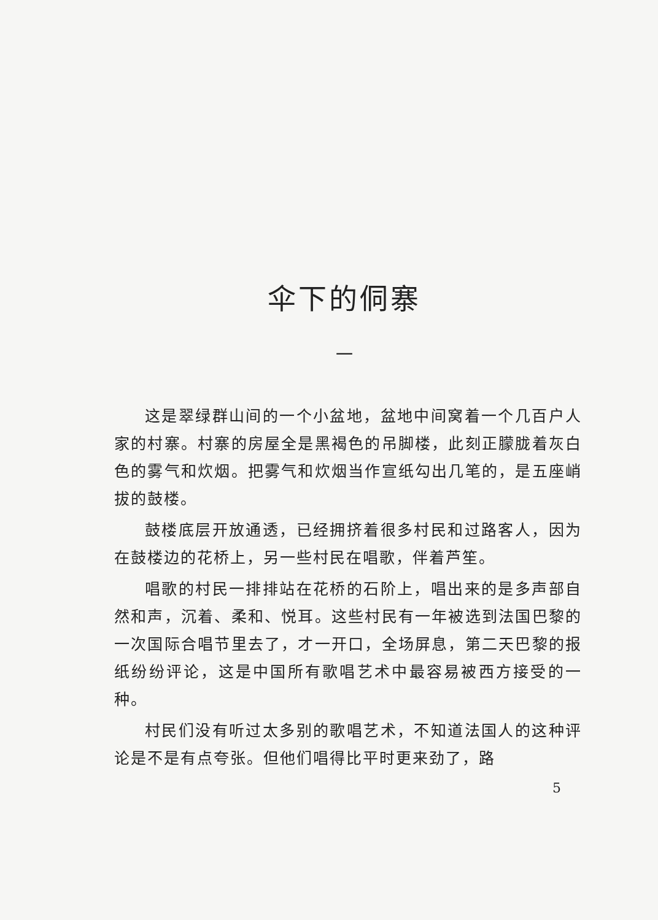伞下的侗寨
一
这是翠绿群山间的一个小盆地，盆地中间窝着一个几百户人家的村寨。村寨的房屋全是黑褐色的吊脚楼，此刻正朦胧着灰白色的雾气和炊烟。把雾气和炊烟当作宣纸勾出几笔的，是五座峭拔的鼓楼。
鼓楼底层开放通透，已经拥挤着很多村民和过路客人，因为在鼓楼边的花桥上，另一些村民在唱歌，伴着芦笙。
唱歌的村民一排排站在花桥的石阶上，唱出来的是多声部自然和声，沉着、柔和、悦耳。这些村民有一年被选到法国巴黎的一次国际合唱节里去了，才一开口，全场屏息，第二天巴黎的报纸纷纷评论，这是中国所有歌唱艺术中最容易被西方接受的一种。
村民们没有听过太多别的歌唱艺术，不知道法国人的这种评论是不是有点夸张。但他们唱得比平时更来劲了，路
5